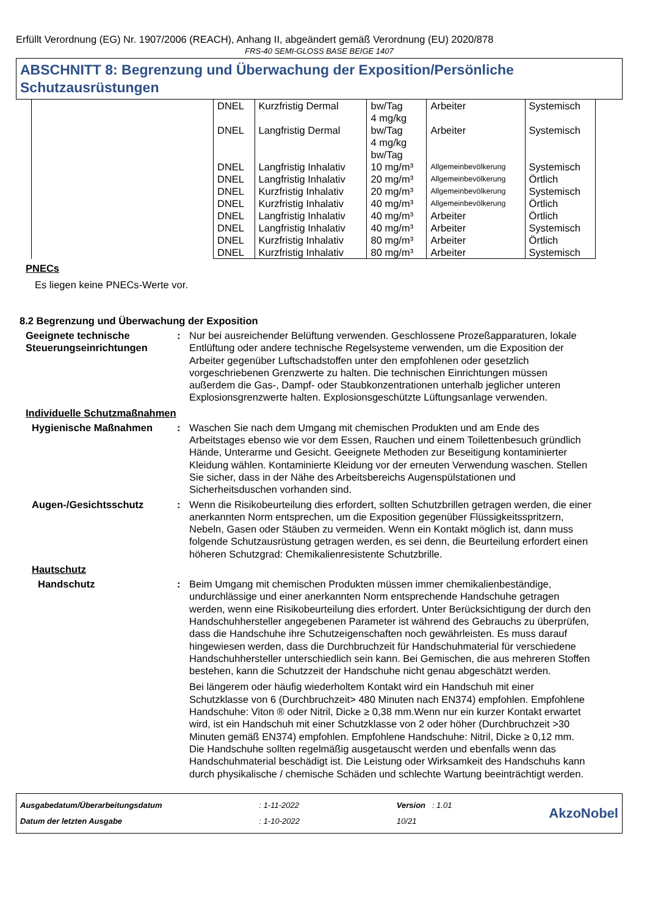Erfüllt Verordnung (EG) Nr. 1907/2006 (REACH), Anhang II, abgeändert gemäß Verordnung (EU) 2020/878
FRS-40 SEMI-GLOSS BASE BEIGE 1407
ABSCHNITT 8: Begrenzung und Überwachung der Exposition/Persönliche Schutzausrüstungen
| | DNEL | Kurzfristig Dermal | bw/Tag 4 mg/kg | Arbeiter | Systemisch |
| | DNEL | Langfristig Dermal | bw/Tag 4 mg/kg bw/Tag | Arbeiter | Systemisch |
| | DNEL | Langfristig Inhalativ | 10 mg/m³ | Allgemeinbevölkerung | Systemisch |
| | DNEL | Langfristig Inhalativ | 20 mg/m³ | Allgemeinbevölkerung | Örtlich |
| | DNEL | Kurzfristig Inhalativ | 20 mg/m³ | Allgemeinbevölkerung | Systemisch |
| | DNEL | Kurzfristig Inhalativ | 40 mg/m³ | Allgemeinbevölkerung | Örtlich |
| | DNEL | Langfristig Inhalativ | 40 mg/m³ | Arbeiter | Örtlich |
| | DNEL | Langfristig Inhalativ | 40 mg/m³ | Arbeiter | Systemisch |
| | DNEL | Kurzfristig Inhalativ | 80 mg/m³ | Arbeiter | Örtlich |
| | DNEL | Kurzfristig Inhalativ | 80 mg/m³ | Arbeiter | Systemisch |
PNECs
Es liegen keine PNECs-Werte vor.
8.2 Begrenzung und Überwachung der Exposition
Geeignete technische Steuerungseinrichtungen
: Nur bei ausreichender Belüftung verwenden. Geschlossene Prozeßapparaturen, lokale Entlüftung oder andere technische Regelsysteme verwenden, um die Exposition der Arbeiter gegenüber Luftschadstoffen unter den empfohlenen oder gesetzlich vorgeschriebenen Grenzwerte zu halten. Die technischen Einrichtungen müssen außerdem die Gas-, Dampf- oder Staubkonzentrationen unterhalb jeglicher unteren Explosionsgrenzwerte halten. Explosionsgeschützte Lüftungsanlage verwenden.
Individuelle Schutzmaßnahmen
Hygienische Maßnahmen : Waschen Sie nach dem Umgang mit chemischen Produkten und am Ende des Arbeitstages ebenso wie vor dem Essen, Rauchen und einem Toilettenbesuch gründlich Hände, Unterarme und Gesicht. Geeignete Methoden zur Beseitigung kontaminierter Kleidung wählen. Kontaminierte Kleidung vor der erneuten Verwendung waschen. Stellen Sie sicher, dass in der Nähe des Arbeitsbereichs Augenspülstationen und Sicherheitsduschen vorhanden sind.
Augen-/Gesichtsschutz : Wenn die Risikobeurteilung dies erfordert, sollten Schutzbrillen getragen werden, die einer anerkannten Norm entsprechen, um die Exposition gegenüber Flüssigkeitsspritzern, Nebeln, Gasen oder Stäuben zu vermeiden. Wenn ein Kontakt möglich ist, dann muss folgende Schutzausrüstung getragen werden, es sei denn, die Beurteilung erfordert einen höheren Schutzgrad: Chemikalienresistente Schutzbrille.
Hautschutz
Handschutz : Beim Umgang mit chemischen Produkten müssen immer chemikalienbeständige, undurchlässige und einer anerkannten Norm entsprechende Handschuhe getragen werden, wenn eine Risikobeurteilung dies erfordert. Unter Berücksichtigung der durch den Handschuhhersteller angegebenen Parameter ist während des Gebrauchs zu überprüfen, dass die Handschuhe ihre Schutzeigenschaften noch gewährleisten. Es muss darauf hingewiesen werden, dass die Durchbruchzeit für Handschuhmaterial für verschiedene Handschuhhersteller unterschiedlich sein kann. Bei Gemischen, die aus mehreren Stoffen bestehen, kann die Schutzzeit der Handschuhe nicht genau abgeschätzt werden.
Bei längerem oder häufig wiederholtem Kontakt wird ein Handschuh mit einer Schutzklasse von 6 (Durchbruchzeit> 480 Minuten nach EN374) empfohlen. Empfohlene Handschuhe: Viton ® oder Nitril, Dicke ≥ 0,38 mm.Wenn nur ein kurzer Kontakt erwartet wird, ist ein Handschuh mit einer Schutzklasse von 2 oder höher (Durchbruchzeit >30 Minuten gemäß EN374) empfohlen. Empfohlene Handschuhe: Nitril, Dicke ≥ 0,12 mm. Die Handschuhe sollten regelmäßig ausgetauscht werden und ebenfalls wenn das Handschuhmaterial beschädigt ist. Die Leistung oder Wirksamkeit des Handschuhs kann durch physikalische / chemische Schäden und schlechte Wartung beeinträchtigt werden.
Ausgabedatum/Überarbeitungsdatum
Datum der letzten Ausgabe
: 1-11-2022
: 1-10-2022
Version : 1.01
10/21
AkzoNobel